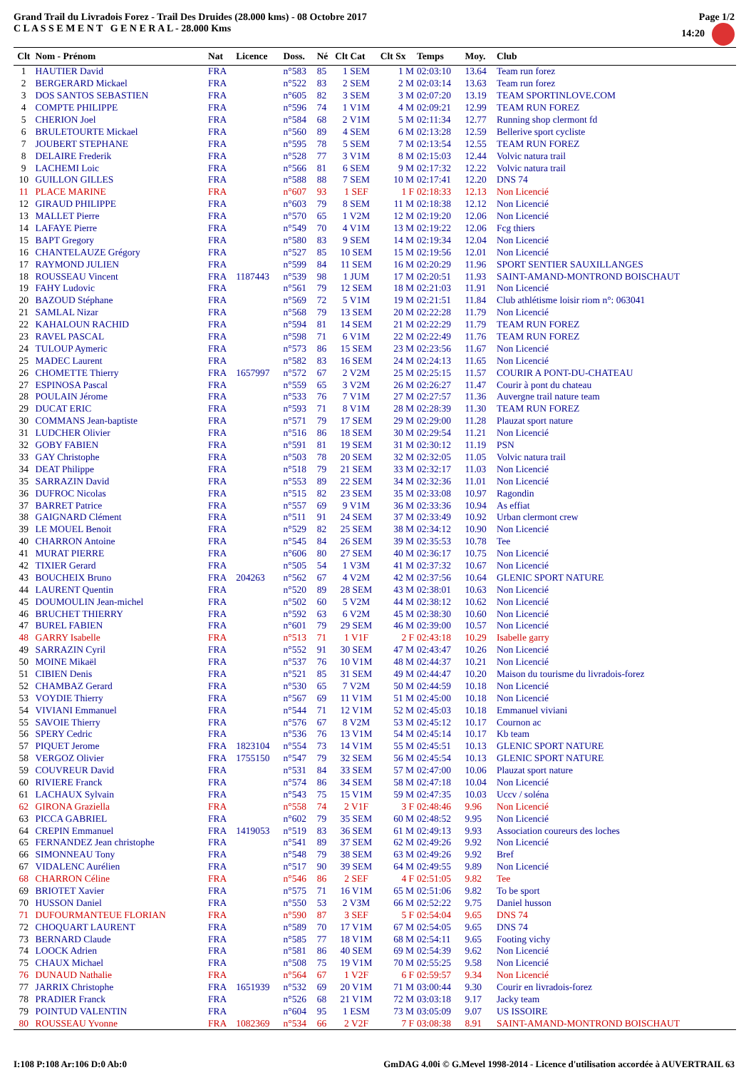Grand Trail du Livradois Forez - Trail Des Druides (28.000 kms) - 08 Octobre 2017
C L A S S E M E N T G E N E R A L - 28.000 Kms
Page 1/2
14:20
| Clt | Nom - Prénom | Nat | Licence | Doss. | Né | Clt Cat | Clt Sx | Temps | Moy. | Club |
| --- | --- | --- | --- | --- | --- | --- | --- | --- | --- | --- |
| 1 | HAUTIER David | FRA | | n°583 | 85 | 1 SEM | 1 M | 02:03:10 | 13.64 | Team run forez |
| 2 | BERGERARD Mickael | FRA | | n°522 | 83 | 2 SEM | 2 M | 02:03:14 | 13.63 | Team run forez |
| 3 | DOS SANTOS SEBASTIEN | FRA | | n°605 | 82 | 3 SEM | 3 M | 02:07:20 | 13.19 | TEAM SPORTINLOVE.COM |
| 4 | COMPTE PHILIPPE | FRA | | n°596 | 74 | 1 V1M | 4 M | 02:09:21 | 12.99 | TEAM RUN FOREZ |
| 5 | CHERION Joel | FRA | | n°584 | 68 | 2 V1M | 5 M | 02:11:34 | 12.77 | Running shop clermont fd |
| 6 | BRULETOURTE Mickael | FRA | | n°560 | 89 | 4 SEM | 6 M | 02:13:28 | 12.59 | Bellerive sport cycliste |
| 7 | JOUBERT STEPHANE | FRA | | n°595 | 78 | 5 SEM | 7 M | 02:13:54 | 12.55 | TEAM RUN FOREZ |
| 8 | DELAIRE Frederik | FRA | | n°528 | 77 | 3 V1M | 8 M | 02:15:03 | 12.44 | Volvic natura trail |
| 9 | LACHEMI Loic | FRA | | n°566 | 81 | 6 SEM | 9 M | 02:17:32 | 12.22 | Volvic natura trail |
| 10 | GUILLON GILLES | FRA | | n°588 | 88 | 7 SEM | 10 M | 02:17:41 | 12.20 | DNS 74 |
| 11 | PLACE MARINE | FRA | | n°607 | 93 | 1 SEF | 1 F | 02:18:33 | 12.13 | Non Licencié |
| 12 | GIRAUD PHILIPPE | FRA | | n°603 | 79 | 8 SEM | 11 M | 02:18:38 | 12.12 | Non Licencié |
| 13 | MALLET Pierre | FRA | | n°570 | 65 | 1 V2M | 12 M | 02:19:20 | 12.06 | Non Licencié |
| 14 | LAFAYE Pierre | FRA | | n°549 | 70 | 4 V1M | 13 M | 02:19:22 | 12.06 | Fcg thiers |
| 15 | BAPT Gregory | FRA | | n°580 | 83 | 9 SEM | 14 M | 02:19:34 | 12.04 | Non Licencié |
| 16 | CHANTELAUZE Grégory | FRA | | n°527 | 85 | 10 SEM | 15 M | 02:19:56 | 12.01 | Non Licencié |
| 17 | RAYMOND JULIEN | FRA | | n°599 | 84 | 11 SEM | 16 M | 02:20:29 | 11.96 | SPORT SENTIER SAUXILLANGES |
| 18 | ROUSSEAU Vincent | FRA | 1187443 | n°539 | 98 | 1 JUM | 17 M | 02:20:51 | 11.93 | SAINT-AMAND-MONTROND BOISCHAUT |
| 19 | FAHY Ludovic | FRA | | n°561 | 79 | 12 SEM | 18 M | 02:21:03 | 11.91 | Non Licencié |
| 20 | BAZOUD Stéphane | FRA | | n°569 | 72 | 5 V1M | 19 M | 02:21:51 | 11.84 | Club athlétisme loisir riom n°: 063041 |
| 21 | SAMLAL Nizar | FRA | | n°568 | 79 | 13 SEM | 20 M | 02:22:28 | 11.79 | Non Licencié |
| 22 | KAHALOUN RACHID | FRA | | n°594 | 81 | 14 SEM | 21 M | 02:22:29 | 11.79 | TEAM RUN FOREZ |
| 23 | RAVEL PASCAL | FRA | | n°598 | 71 | 6 V1M | 22 M | 02:22:49 | 11.76 | TEAM RUN FOREZ |
| 24 | TULOUP Aymeric | FRA | | n°573 | 86 | 15 SEM | 23 M | 02:23:56 | 11.67 | Non Licencié |
| 25 | MADEC Laurent | FRA | | n°582 | 83 | 16 SEM | 24 M | 02:24:13 | 11.65 | Non Licencié |
| 26 | CHOMETTE Thierry | FRA | 1657997 | n°572 | 67 | 2 V2M | 25 M | 02:25:15 | 11.57 | COURIR A PONT-DU-CHATEAU |
| 27 | ESPINOSA Pascal | FRA | | n°559 | 65 | 3 V2M | 26 M | 02:26:27 | 11.47 | Courir à pont du chateau |
| 28 | POULAIN Jérome | FRA | | n°533 | 76 | 7 V1M | 27 M | 02:27:57 | 11.36 | Auvergne trail nature team |
| 29 | DUCAT ERIC | FRA | | n°593 | 71 | 8 V1M | 28 M | 02:28:39 | 11.30 | TEAM RUN FOREZ |
| 30 | COMMANS Jean-baptiste | FRA | | n°571 | 79 | 17 SEM | 29 M | 02:29:00 | 11.28 | Plauzat sport nature |
| 31 | LUDCHER Olivier | FRA | | n°516 | 86 | 18 SEM | 30 M | 02:29:54 | 11.21 | Non Licencié |
| 32 | GOBY FABIEN | FRA | | n°591 | 81 | 19 SEM | 31 M | 02:30:12 | 11.19 | PSN |
| 33 | GAY Christophe | FRA | | n°503 | 78 | 20 SEM | 32 M | 02:32:05 | 11.05 | Volvic natura trail |
| 34 | DEAT Philippe | FRA | | n°518 | 79 | 21 SEM | 33 M | 02:32:17 | 11.03 | Non Licencié |
| 35 | SARRAZIN David | FRA | | n°553 | 89 | 22 SEM | 34 M | 02:32:36 | 11.01 | Non Licencié |
| 36 | DUFROC Nicolas | FRA | | n°515 | 82 | 23 SEM | 35 M | 02:33:08 | 10.97 | Ragondin |
| 37 | BARRET Patrice | FRA | | n°557 | 69 | 9 V1M | 36 M | 02:33:36 | 10.94 | As effiat |
| 38 | GAIGNARD Clément | FRA | | n°511 | 91 | 24 SEM | 37 M | 02:33:49 | 10.92 | Urban clermont crew |
| 39 | LE MOUEL Benoit | FRA | | n°529 | 82 | 25 SEM | 38 M | 02:34:12 | 10.90 | Non Licencié |
| 40 | CHARRON Antoine | FRA | | n°545 | 84 | 26 SEM | 39 M | 02:35:53 | 10.78 | Tee |
| 41 | MURAT PIERRE | FRA | | n°606 | 80 | 27 SEM | 40 M | 02:36:17 | 10.75 | Non Licencié |
| 42 | TIXIER Gerard | FRA | | n°505 | 54 | 1 V3M | 41 M | 02:37:32 | 10.67 | Non Licencié |
| 43 | BOUCHEIX Bruno | FRA | 204263 | n°562 | 67 | 4 V2M | 42 M | 02:37:56 | 10.64 | GLENIC SPORT NATURE |
| 44 | LAURENT Quentin | FRA | | n°520 | 89 | 28 SEM | 43 M | 02:38:01 | 10.63 | Non Licencié |
| 45 | DOUMOULIN Jean-michel | FRA | | n°502 | 60 | 5 V2M | 44 M | 02:38:12 | 10.62 | Non Licencié |
| 46 | BRUCHET THIERRY | FRA | | n°592 | 63 | 6 V2M | 45 M | 02:38:30 | 10.60 | Non Licencié |
| 47 | BUREL FABIEN | FRA | | n°601 | 79 | 29 SEM | 46 M | 02:39:00 | 10.57 | Non Licencié |
| 48 | GARRY Isabelle | FRA | | n°513 | 71 | 1 V1F | 2 F | 02:43:18 | 10.29 | Isabelle garry |
| 49 | SARRAZIN Cyril | FRA | | n°552 | 91 | 30 SEM | 47 M | 02:43:47 | 10.26 | Non Licencié |
| 50 | MOINE Mikaël | FRA | | n°537 | 76 | 10 V1M | 48 M | 02:44:37 | 10.21 | Non Licencié |
| 51 | CIBIEN Denis | FRA | | n°521 | 85 | 31 SEM | 49 M | 02:44:47 | 10.20 | Maison du tourisme du livradois-forez |
| 52 | CHAMBAZ Gerard | FRA | | n°530 | 65 | 7 V2M | 50 M | 02:44:59 | 10.18 | Non Licencié |
| 53 | VOYDIE Thierry | FRA | | n°567 | 69 | 11 V1M | 51 M | 02:45:00 | 10.18 | Non Licencié |
| 54 | VIVIANI Emmanuel | FRA | | n°544 | 71 | 12 V1M | 52 M | 02:45:03 | 10.18 | Emmanuel viviani |
| 55 | SAVOIE Thierry | FRA | | n°576 | 67 | 8 V2M | 53 M | 02:45:12 | 10.17 | Cournon ac |
| 56 | SPERY Cedric | FRA | | n°536 | 76 | 13 V1M | 54 M | 02:45:14 | 10.17 | Kb team |
| 57 | PIQUET Jerome | FRA | 1823104 | n°554 | 73 | 14 V1M | 55 M | 02:45:51 | 10.13 | GLENIC SPORT NATURE |
| 58 | VERGOZ Olivier | FRA | 1755150 | n°547 | 79 | 32 SEM | 56 M | 02:45:54 | 10.13 | GLENIC SPORT NATURE |
| 59 | COUVREUR David | FRA | | n°531 | 84 | 33 SEM | 57 M | 02:47:00 | 10.06 | Plauzat sport nature |
| 60 | RIVIERE Franck | FRA | | n°574 | 86 | 34 SEM | 58 M | 02:47:18 | 10.04 | Non Licencié |
| 61 | LACHAUX Sylvain | FRA | | n°543 | 75 | 15 V1M | 59 M | 02:47:35 | 10.03 | Uccv / soléna |
| 62 | GIRONA Graziella | FRA | | n°558 | 74 | 2 V1F | 3 F | 02:48:46 | 9.96 | Non Licencié |
| 63 | PICCA GABRIEL | FRA | | n°602 | 79 | 35 SEM | 60 M | 02:48:52 | 9.95 | Non Licencié |
| 64 | CREPIN Emmanuel | FRA | 1419053 | n°519 | 83 | 36 SEM | 61 M | 02:49:13 | 9.93 | Association coureurs des loches |
| 65 | FERNANDEZ Jean christophe | FRA | | n°541 | 89 | 37 SEM | 62 M | 02:49:26 | 9.92 | Non Licencié |
| 66 | SIMONNEAU Tony | FRA | | n°548 | 79 | 38 SEM | 63 M | 02:49:26 | 9.92 | Bref |
| 67 | VIDALENC Aurélien | FRA | | n°517 | 90 | 39 SEM | 64 M | 02:49:55 | 9.89 | Non Licencié |
| 68 | CHARRON Céline | FRA | | n°546 | 86 | 2 SEF | 4 F | 02:51:05 | 9.82 | Tee |
| 69 | BRIOTET Xavier | FRA | | n°575 | 71 | 16 V1M | 65 M | 02:51:06 | 9.82 | To be sport |
| 70 | HUSSON Daniel | FRA | | n°550 | 53 | 2 V3M | 66 M | 02:52:22 | 9.75 | Daniel husson |
| 71 | DUFOURMANTEUE FLORIAN | FRA | | n°590 | 87 | 3 SEF | 5 F | 02:54:04 | 9.65 | DNS 74 |
| 72 | CHOQUART LAURENT | FRA | | n°589 | 70 | 17 V1M | 67 M | 02:54:05 | 9.65 | DNS 74 |
| 73 | BERNARD Claude | FRA | | n°585 | 77 | 18 V1M | 68 M | 02:54:11 | 9.65 | Footing vichy |
| 74 | LOOCK Adrien | FRA | | n°581 | 86 | 40 SEM | 69 M | 02:54:39 | 9.62 | Non Licencié |
| 75 | CHAUX Michael | FRA | | n°508 | 75 | 19 V1M | 70 M | 02:55:25 | 9.58 | Non Licencié |
| 76 | DUNAUD Nathalie | FRA | | n°564 | 67 | 1 V2F | 6 F | 02:59:57 | 9.34 | Non Licencié |
| 77 | JARRIX Christophe | FRA | 1651939 | n°532 | 69 | 20 V1M | 71 M | 03:00:44 | 9.30 | Courir en livradois-forez |
| 78 | PRADIER Franck | FRA | | n°526 | 68 | 21 V1M | 72 M | 03:03:18 | 9.17 | Jacky team |
| 79 | POINTUD VALENTIN | FRA | | n°604 | 95 | 1 ESM | 73 M | 03:05:09 | 9.07 | US ISSOIRE |
| 80 | ROUSSEAU Yvonne | FRA | 1082369 | n°534 | 66 | 2 V2F | 7 F | 03:08:38 | 8.91 | SAINT-AMAND-MONTROND BOISCHAUT |
I:108 P:108 Ar:106 D:0 Ab:0 GmDAG 4.00i © G.Mevel 1998-2014 - Licence d'utilisation accordée à AUVERTRAIL 63